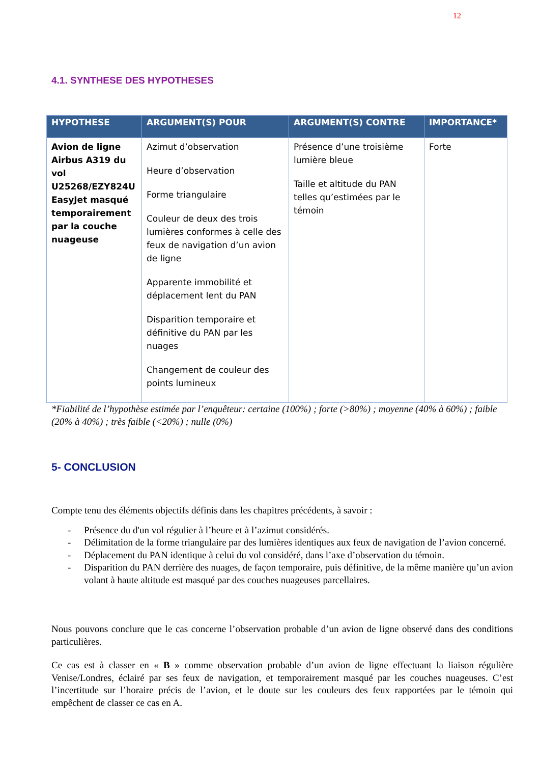12
4.1. SYNTHESE DES HYPOTHESES
| HYPOTHESE | ARGUMENT(S) POUR | ARGUMENT(S) CONTRE | IMPORTANCE* |
| --- | --- | --- | --- |
| Avion de ligne Airbus A319 du vol U25268/EZY824U EasyJet masqué temporairement par la couche nuageuse | Azimut d’observation Heure d’observation Forme triangulaire Couleur de deux des trois lumières conformes à celle des feux de navigation d’un avion de ligne Apparente immobilité et déplacement lent du PAN Disparition temporaire et définitive du PAN par les nuages Changement de couleur des points lumineux | Présence d’une troisième lumière bleue Taille et altitude du PAN telles qu’estimées par le témoin | Forte |
*Fiabilité de l’hypothèse estimée par l’enquêteur: certaine (100%) ; forte (>80%) ; moyenne (40% à 60%) ; faible (20% à 40%) ; très faible (<20%) ; nulle (0%)
5- CONCLUSION
Compte tenu des éléments objectifs définis dans les chapitres précédents, à savoir :
- Présence du d'un vol régulier à l’heure et à l’azimut considérés.
- Délimitation de la forme triangulaire par des lumières identiques aux feux de navigation de l’avion concerné.
- Déplacement du PAN identique à celui du vol considéré, dans l’axe d’observation du témoin.
- Disparition du PAN derrière des nuages, de façon temporaire, puis définitive, de la même manière qu’un avion volant à haute altitude est masqué par des couches nuageuses parcellaires.
Nous pouvons conclure que le cas concerne l’observation probable d’un avion de ligne observé dans des conditions particulières.
Ce cas est à classer en « B » comme observation probable d’un avion de ligne effectuant la liaison régulière Venise/Londres, éclairé par ses feux de navigation, et temporairement masqué par les couches nuageuses. C’est l’incertitude sur l’horaire précis de l’avion, et le doute sur les couleurs des feux rapportées par le témoin qui empêchent de classer ce cas en A.